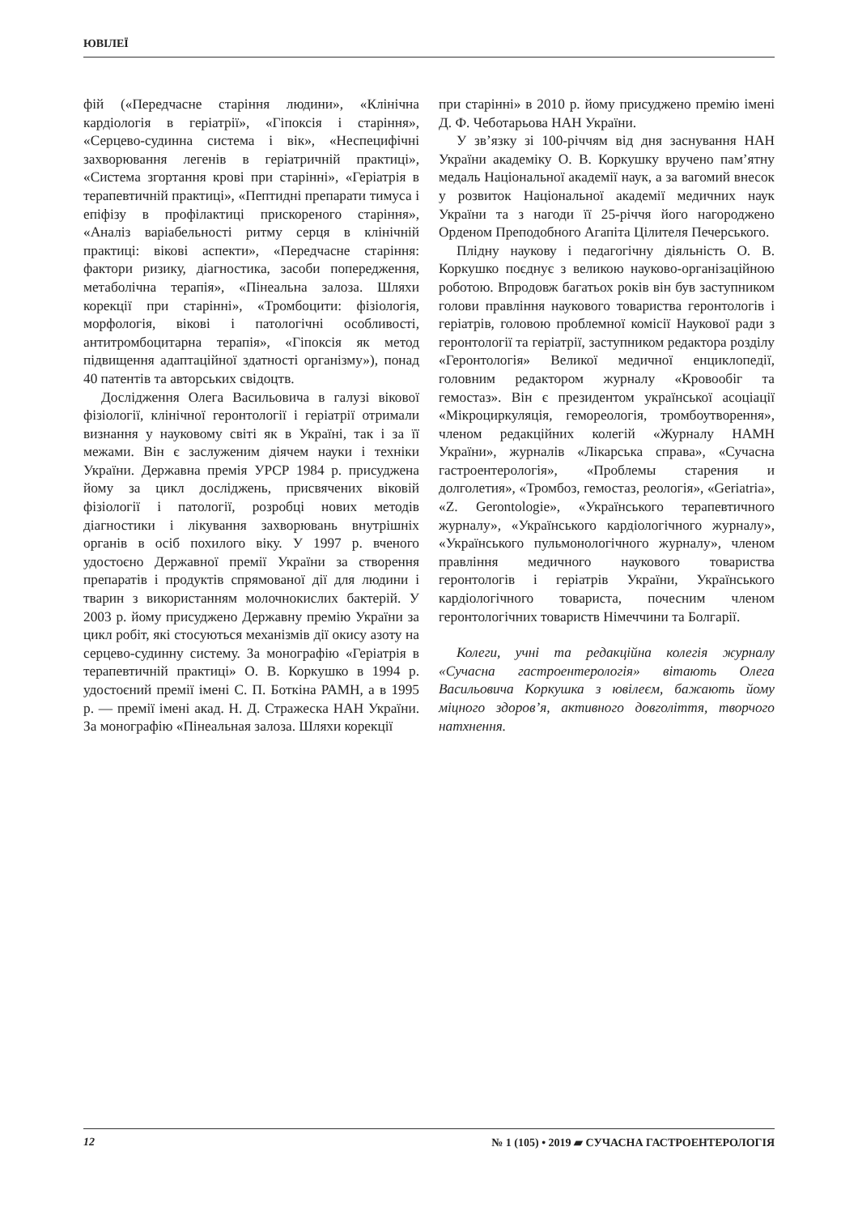ЮВІЛЕЇ
фій («Передчасне старіння людини», «Клінічна кардіологія в геріатрії», «Гіпоксія і старіння», «Серцево-судинна система і вік», «Неспецифічні захворювання легенів в геріатричній практиці», «Система згортання крові при старінні», «Геріатрія в терапевтичній практиці», «Пептидні препарати тимуса і епіфізу в профілактиці прискореного старіння», «Аналіз варіабельності ритму серця в клінічній практиці: вікові аспекти», «Передчасне старіння: фактори ризику, діагностика, засоби попередження, метаболічна терапія», «Пінеальна залоза. Шляхи корекції при старінні», «Тромбоцити: фізіологія, морфологія, вікові і патологічні особливості, антитромбоцитарна терапія», «Гіпоксія як метод підвищення адаптаційної здатності організму»), понад 40 патентів та авторських свідоцтв.
Дослідження Олега Васильовича в галузі вікової фізіології, клінічної геронтології і геріатрії отримали визнання у науковому світі як в Україні, так і за її межами. Він є заслуженим діячем науки і техніки України. Державна премія УРСР 1984 р. присуджена йому за цикл досліджень, присвячених віковій фізіології і патології, розробці нових методів діагностики і лікування захворювань внутрішніх органів в осіб похилого віку. У 1997 р. вченого удостоєно Державної премії України за створення препаратів і продуктів спрямованої дії для людини і тварин з використанням молочнокислих бактерій. У 2003 р. йому присуджено Державну премію України за цикл робіт, які стосуються механізмів дії окису азоту на серцево-судинну систему. За монографію «Геріатрія в терапевтичній практиці» О. В. Коркушко в 1994 р. удостоєний премії імені С. П. Боткіна РАМН, а в 1995 р. — премії імені акад. Н. Д. Стражеска НАН України. За монографію «Пінеальная залоза. Шляхи корекції
при старінні» в 2010 р. йому присуджено премію імені Д. Ф. Чеботарьова НАН України.
У зв’язку зі 100-річчям від дня заснування НАН України академіку О. В. Коркушку вручено пам’ятну медаль Національної академії наук, а за вагомий внесок у розвиток Національної академії медичних наук України та з нагоди її 25-річчя його нагороджено Орденом Преподобного Агапіта Цілителя Печерського.
Плідну наукову і педагогічну діяльність О. В. Коркушко поєднує з великою науково-організаційною роботою. Впродовж багатьох років він був заступником голови правління наукового товариства геронтологів і геріатрів, головою проблемної комісії Наукової ради з геронтології та геріатрії, заступником редактора розділу «Геронтологія» Великої медичної енциклопедії, головним редактором журналу «Кровообіг та гемостаз». Він є президентом української асоціації «Мікроциркуляція, гемореологія, тромбоутворення», членом редакційних колегій «Журналу НАМН України», журналів «Лікарська справа», «Сучасна гастроентерологія», «Проблемы старения и долголетия», «Тромбоз, гемостаз, реологія», «Geriatria», «Z. Gerontologie», «Українського терапевтичного журналу», «Українського кардіологічного журналу», «Українського пульмонологічного журналу», членом правління медичного наукового товариства геронтологів і геріатрів України, Українського кардіологічного товариста, почесним членом геронтологічних товариств Німеччини та Болгарії.
Колеги, учні та редакційна колегія журналу «Сучасна гастроентерологія» вітають Олега Васильовича Коркушка з ювілеєм, бажають йому міцного здоров’я, активного довголіття, творчого натхнення.
12 № 1 (105) • 2019 ▰ СУЧАСНА ГАСТРОЕНТЕРОЛОГІЯ